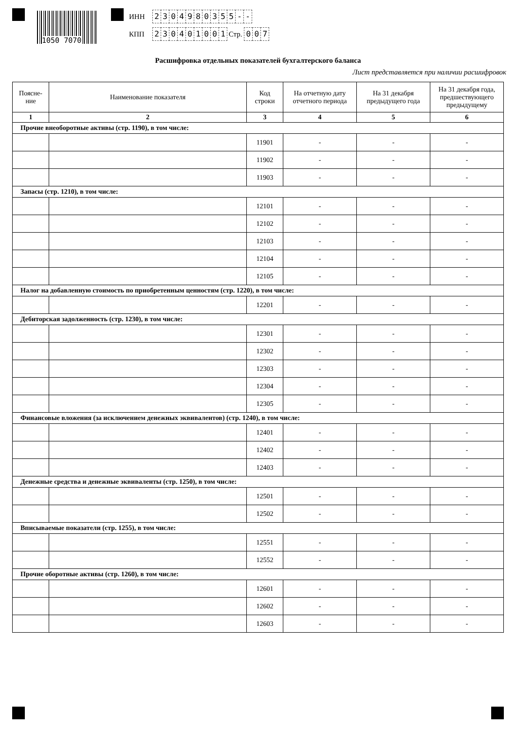1050 7070
ИНН 2304980355 - -
КПП 230401001 Стр. 0 0 7
Расшифровка отдельных показателей бухгалтерского баланса
Лист представляется при наличии расшифровок
| Поясне- ние | Наименование показателя | Код строки | На отчетную дату отчетного периода | На 31 декабря предыдущего года | На 31 декабря года, предшествующего предыдущему |
| --- | --- | --- | --- | --- | --- |
| 1 | 2 | 3 | 4 | 5 | 6 |
| Прочие внеоборотные активы (стр. 1190), в том числе: | | | | | |
| | | 11901 | - | - | - |
| | | 11902 | - | - | - |
| | | 11903 | - | - | - |
| Запасы (стр. 1210), в том числе: | | | | | |
| | | 12101 | - | - | - |
| | | 12102 | - | - | - |
| | | 12103 | - | - | - |
| | | 12104 | - | - | - |
| | | 12105 | - | - | - |
| Налог на добавленную стоимость по приобретенным ценностям (стр. 1220), в том числе: | | | | | |
| | | 12201 | - | - | - |
| Дебиторская задолженность (стр. 1230), в том числе: | | | | | |
| | | 12301 | - | - | - |
| | | 12302 | - | - | - |
| | | 12303 | - | - | - |
| | | 12304 | - | - | - |
| | | 12305 | - | - | - |
| Финансовые вложения (за исключением денежных эквивалентов) (стр. 1240), в том числе: | | | | | |
| | | 12401 | - | - | - |
| | | 12402 | - | - | - |
| | | 12403 | - | - | - |
| Денежные средства и денежные эквиваленты (стр. 1250), в том числе: | | | | | |
| | | 12501 | - | - | - |
| | | 12502 | - | - | - |
| Вписываемые показатели (стр. 1255), в том числе: | | | | | |
| | | 12551 | - | - | - |
| | | 12552 | - | - | - |
| Прочие оборотные активы (стр. 1260), в том числе: | | | | | |
| | | 12601 | - | - | - |
| | | 12602 | - | - | - |
| | | 12603 | - | - | - |